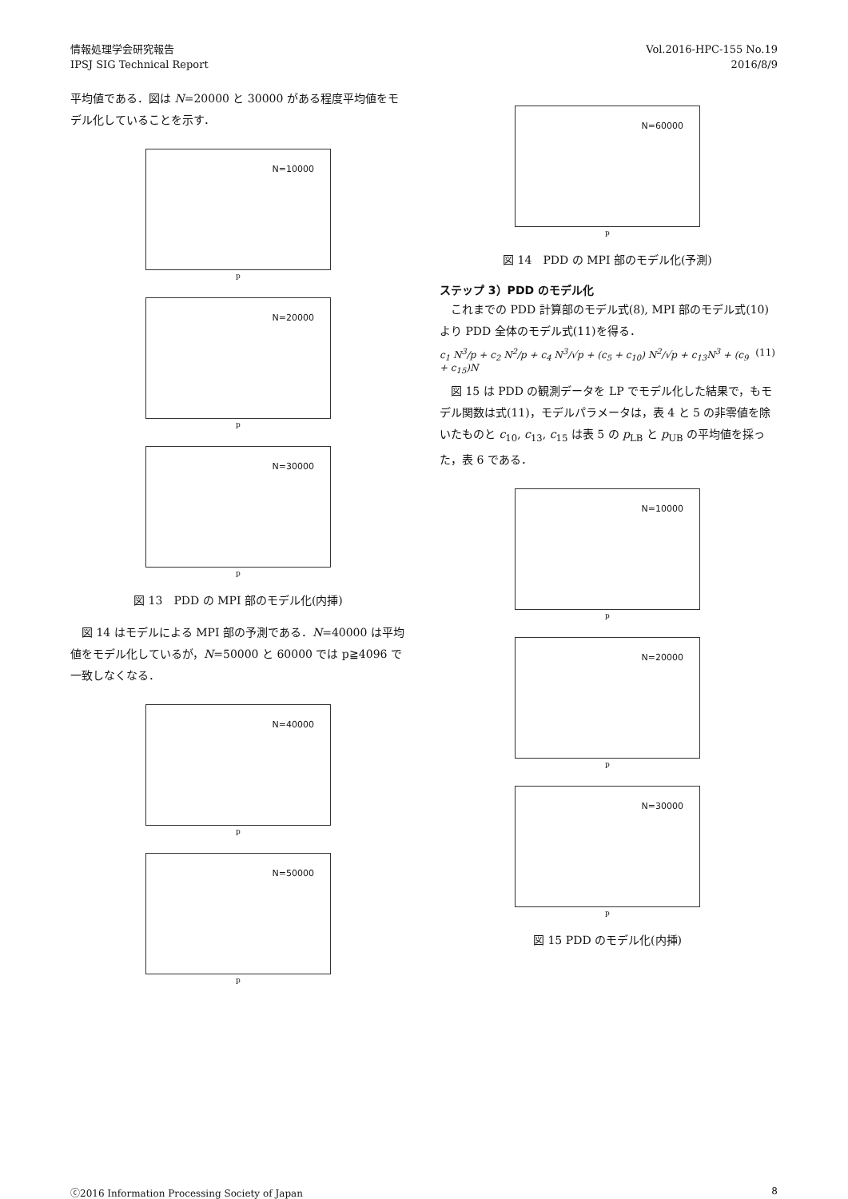情報処理学会研究報告
IPSJ SIG Technical Report
Vol.2016-HPC-155 No.19
2016/8/9
平均値である．図は N=20000 と 30000 がある程度平均値をモデル化していることを示す．
N=10000
p
N=20000
p
N=30000
p
図 13　PDD の MPI 部のモデル化(内挿)
　図 14 はモデルによる MPI 部の予測である．N=40000 は平均値をモデル化しているが，N=50000 と 60000 では p≧4096 で一致しなくなる．
N=40000
p
N=50000
p
N=60000
p
図 14　PDD の MPI 部のモデル化(予測)
ステップ 3）PDD のモデル化
　これまでの PDD 計算部のモデル式(8), MPI 部のモデル式(10)より PDD 全体のモデル式(11)を得る．
c<sub>1</sub> N<sup>3</sup>/p + c<sub>2</sub> N<sup>2</sup>/p + c<sub>4</sub> N<sup>3</sup>/√p + (c<sub>5</sub> + c<sub>10</sub>) N<sup>2</sup>/√p + c<sub>13</sub>N<sup>3</sup> + (c<sub>9</sub> + c<sub>15</sub>)N (11)
　図 15 は PDD の観測データを LP でモデル化した結果で，もモデル関数は式(11)，モデルパラメータは，表 4 と 5 の非零値を除いたものと c<sub>10</sub>, c<sub>13</sub>, c<sub>15</sub> は表 5 の p<sub>LB</sub> と p<sub>UB</sub> の平均値を採った，表 6 である．
N=10000
p
N=20000
p
N=30000
p
図 15 PDD のモデル化(内挿)
ⓒ2016 Information Processing Society of Japan 8